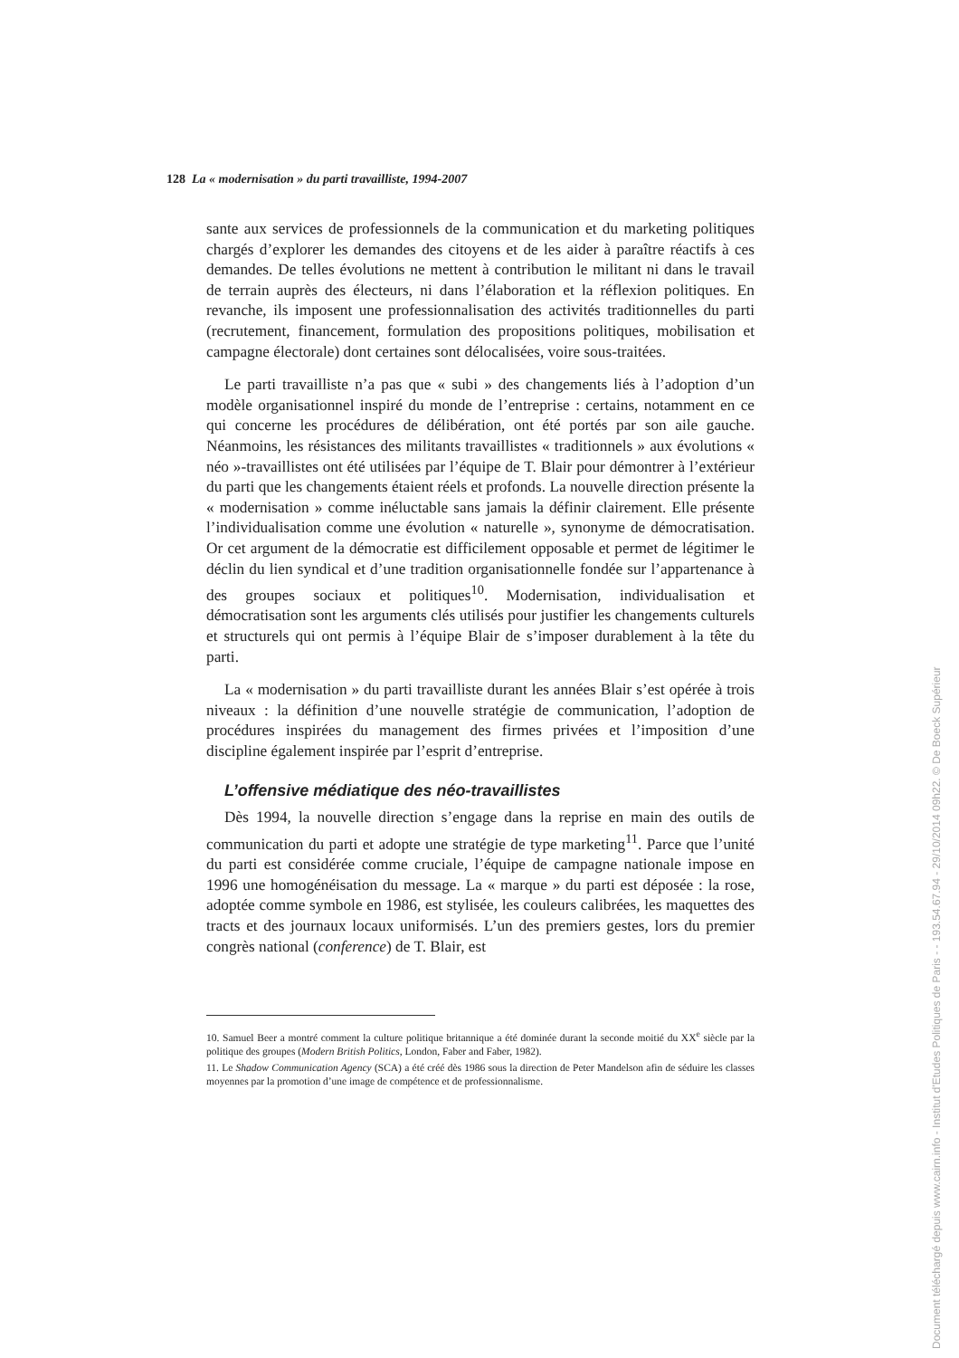128 La « modernisation » du parti travailliste, 1994-2007
sante aux services de professionnels de la communication et du marketing politiques chargés d’explorer les demandes des citoyens et de les aider à paraître réactifs à ces demandes. De telles évolutions ne mettent à contribution le militant ni dans le travail de terrain auprès des électeurs, ni dans l’élaboration et la réflexion politiques. En revanche, ils imposent une professionnalisation des activités traditionnelles du parti (recrutement, financement, formulation des propositions politiques, mobilisation et campagne électorale) dont certaines sont délocalisées, voire sous-traitées.
Le parti travailliste n’a pas que « subi » des changements liés à l’adoption d’un modèle organisationnel inspiré du monde de l’entreprise : certains, notamment en ce qui concerne les procédures de délibération, ont été portés par son aile gauche. Néanmoins, les résistances des militants travaillistes « traditionnels » aux évolutions « néo »-travaillistes ont été utilisées par l’équipe de T. Blair pour démontrer à l’extérieur du parti que les changements étaient réels et profonds. La nouvelle direction présente la « modernisation » comme inéluctable sans jamais la définir clairement. Elle présente l’individualisation comme une évolution « naturelle », synonyme de démocratisation. Or cet argument de la démocratie est difficilement opposable et permet de légitimer le déclin du lien syndical et d’une tradition organisationnelle fondée sur l’appartenance à des groupes sociaux et politiques<sup>10</sup>. Modernisation, individualisation et démocratisation sont les arguments clés utilisés pour justifier les changements culturels et structurels qui ont permis à l’équipe Blair de s’imposer durablement à la tête du parti.
La « modernisation » du parti travailliste durant les années Blair s’est opérée à trois niveaux : la définition d’une nouvelle stratégie de communication, l’adoption de procédures inspirées du management des firmes privées et l’imposition d’une discipline également inspirée par l’esprit d’entreprise.
L’offensive médiatique des néo-travaillistes
Dès 1994, la nouvelle direction s’engage dans la reprise en main des outils de communication du parti et adopte une stratégie de type marketing<sup>11</sup>. Parce que l’unité du parti est considérée comme cruciale, l’équipe de campagne nationale impose en 1996 une homogénéisation du message. La « marque » du parti est déposée : la rose, adoptée comme symbole en 1986, est stylisée, les couleurs calibrées, les maquettes des tracts et des journaux locaux uniformisés. L’un des premiers gestes, lors du premier congrès national (conference) de T. Blair, est
10. Samuel Beer a montré comment la culture politique britannique a été dominée durant la seconde moitié du XX<sup>e</sup> siècle par la politique des groupes (Modern British Politics, London, Faber and Faber, 1982).
11. Le Shadow Communication Agency (SCA) a été créé dès 1986 sous la direction de Peter Mandelson afin de séduire les classes moyennes par la promotion d’une image de compétence et de professionnalisme.
Document téléchargé depuis www.cairn.info - Institut d'Etudes Politiques de Paris - - 193.54.67.94 - 29/10/2014 09h22. © De Boeck Supérieur